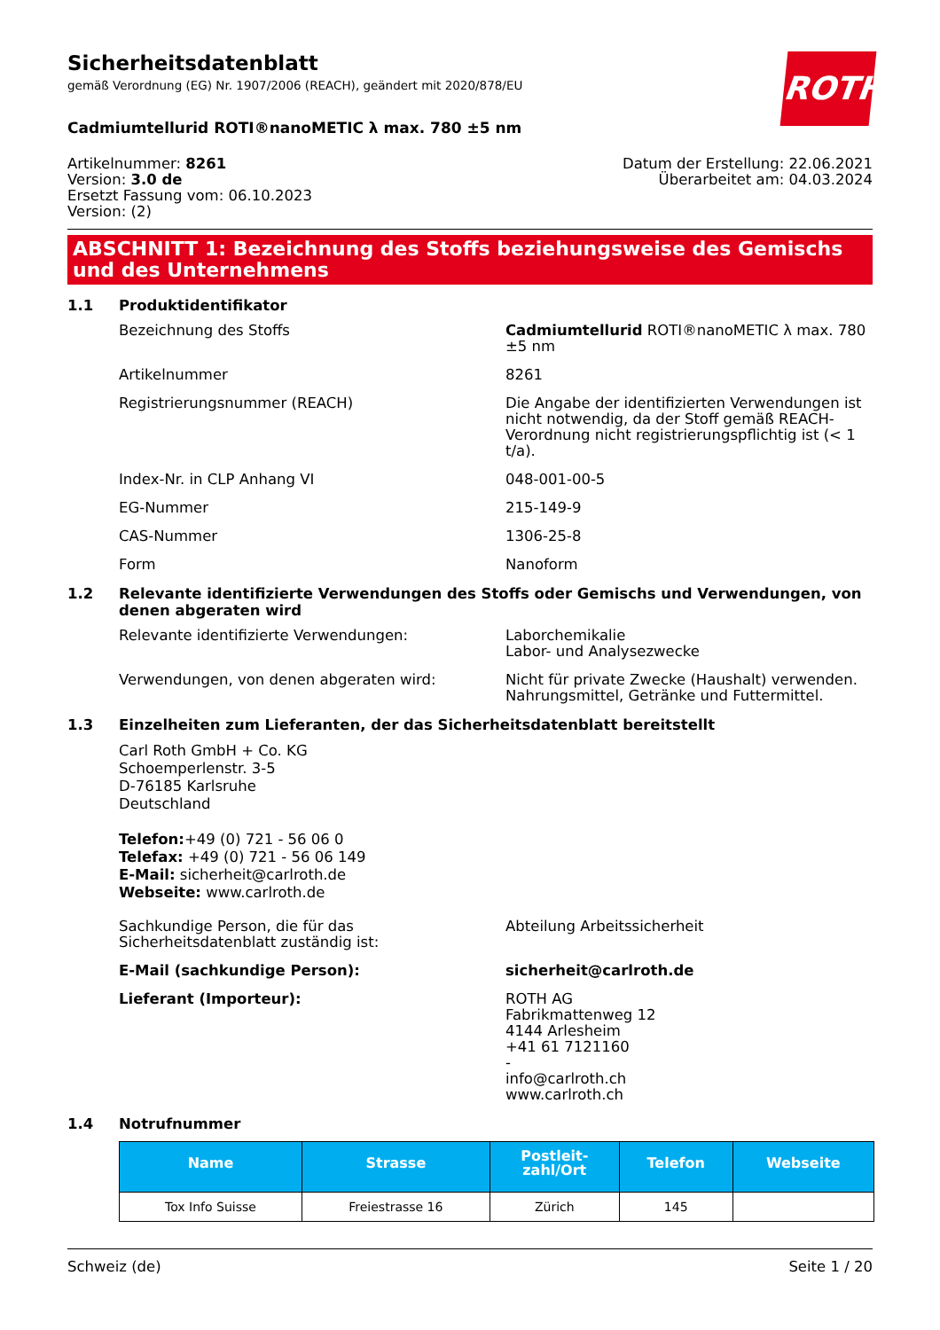ROTH
Sicherheitsdatenblatt
gemäß Verordnung (EG) Nr. 1907/2006 (REACH), geändert mit 2020/878/EU
Cadmiumtellurid ROTI®nanoMETIC λ max. 780 ±5 nm
Artikelnummer: 8261
Version: 3.0 de
Ersetzt Fassung vom: 06.10.2023
Version: (2)
Datum der Erstellung: 22.06.2021
Überarbeitet am: 04.03.2024
ABSCHNITT 1: Bezeichnung des Stoffs beziehungsweise des Gemischs und des Unternehmens
1.1 Produktidentifikator
Bezeichnung des Stoffs Cadmiumtellurid ROTI®nanoMETIC λ max. 780 ±5 nm
Artikelnummer 8261
Registrierungsnummer (REACH) Die Angabe der identifizierten Verwendungen ist nicht notwendig, da der Stoff gemäß REACH-Verordnung nicht registrierungspflichtig ist (< 1 t/a).
Index-Nr. in CLP Anhang VI 048-001-00-5
EG-Nummer 215-149-9
CAS-Nummer 1306-25-8
Form Nanoform
1.2 Relevante identifizierte Verwendungen des Stoffs oder Gemischs und Verwendungen, von denen abgeraten wird
Relevante identifizierte Verwendungen: Laborchemikalie
Labor- und Analysezwecke
Verwendungen, von denen abgeraten wird: Nicht für private Zwecke (Haushalt) verwenden.
Nahrungsmittel, Getränke und Futtermittel.
1.3 Einzelheiten zum Lieferanten, der das Sicherheitsdatenblatt bereitstellt
Carl Roth GmbH + Co. KG
Schoemperlenstr. 3-5
D-76185 Karlsruhe
Deutschland
Telefon:+49 (0) 721 - 56 06 0
Telefax: +49 (0) 721 - 56 06 149
E-Mail: sicherheit@carlroth.de
Webseite: www.carlroth.de
Sachkundige Person, die für das Sicherheitsdatenblatt zuständig ist:
Abteilung Arbeitssicherheit
E-Mail (sachkundige Person): sicherheit@carlroth.de
Lieferant (Importeur): ROTH AG
Fabrikmattenweg 12
4144 Arlesheim
+41 61 7121160
-
info@carlroth.ch
www.carlroth.ch
1.4 Notrufnummer
| Name | Strasse | Postleit- zahl/Ort | Telefon | Webseite |
| --- | --- | --- | --- | --- |
| Tox Info Suisse | Freiestrasse 16 | Zürich | 145 | |
Schweiz (de) Seite 1 / 20